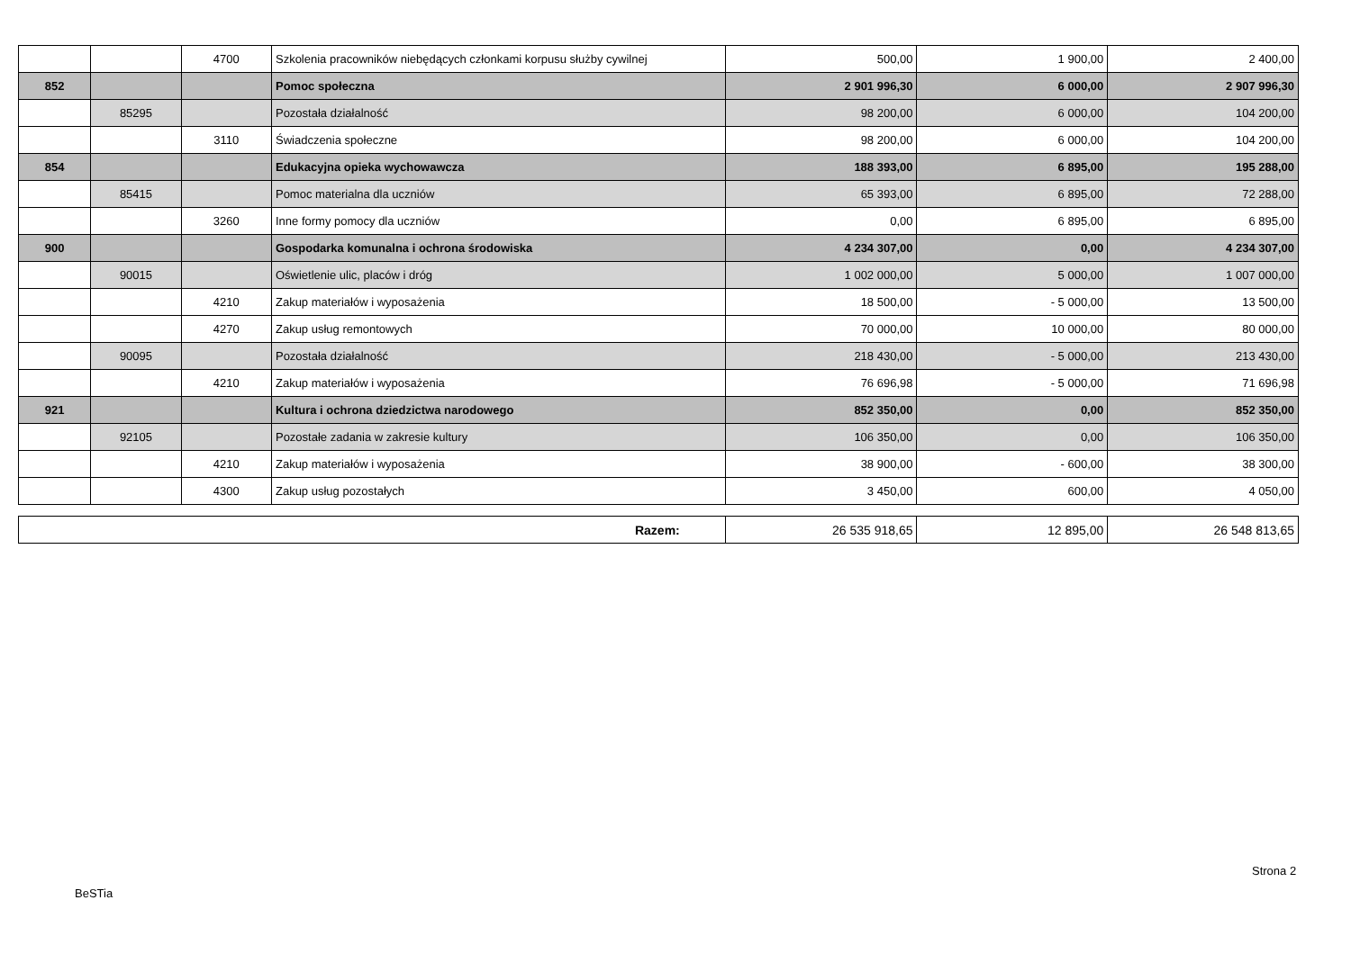| | | 4700 | Szkolenia pracowników niebędących członkami korpusu służby cywilnej | 500,00 | 1 900,00 | 2 400,00 |
| 852 | | | Pomoc społeczna | 2 901 996,30 | 6 000,00 | 2 907 996,30 |
| | 85295 | | Pozostała działalność | 98 200,00 | 6 000,00 | 104 200,00 |
| | | 3110 | Świadczenia społeczne | 98 200,00 | 6 000,00 | 104 200,00 |
| 854 | | | Edukacyjna opieka wychowawcza | 188 393,00 | 6 895,00 | 195 288,00 |
| | 85415 | | Pomoc materialna dla uczniów | 65 393,00 | 6 895,00 | 72 288,00 |
| | | 3260 | Inne formy pomocy dla uczniów | 0,00 | 6 895,00 | 6 895,00 |
| 900 | | | Gospodarka komunalna i ochrona środowiska | 4 234 307,00 | 0,00 | 4 234 307,00 |
| | 90015 | | Oświetlenie ulic, placów i dróg | 1 002 000,00 | 5 000,00 | 1 007 000,00 |
| | | 4210 | Zakup materiałów i wyposażenia | 18 500,00 | - 5 000,00 | 13 500,00 |
| | | 4270 | Zakup usług remontowych | 70 000,00 | 10 000,00 | 80 000,00 |
| | 90095 | | Pozostała działalność | 218 430,00 | - 5 000,00 | 213 430,00 |
| | | 4210 | Zakup materiałów i wyposażenia | 76 696,98 | - 5 000,00 | 71 696,98 |
| 921 | | | Kultura i ochrona dziedzictwa narodowego | 852 350,00 | 0,00 | 852 350,00 |
| | 92105 | | Pozostałe zadania w zakresie kultury | 106 350,00 | 0,00 | 106 350,00 |
| | | 4210 | Zakup materiałów i wyposażenia | 38 900,00 | - 600,00 | 38 300,00 |
| | | 4300 | Zakup usług pozostałych | 3 450,00 | 600,00 | 4 050,00 |
| Razem: | 26 535 918,65 | 12 895,00 | 26 548 813,65 |
Strona 2
BeSTia